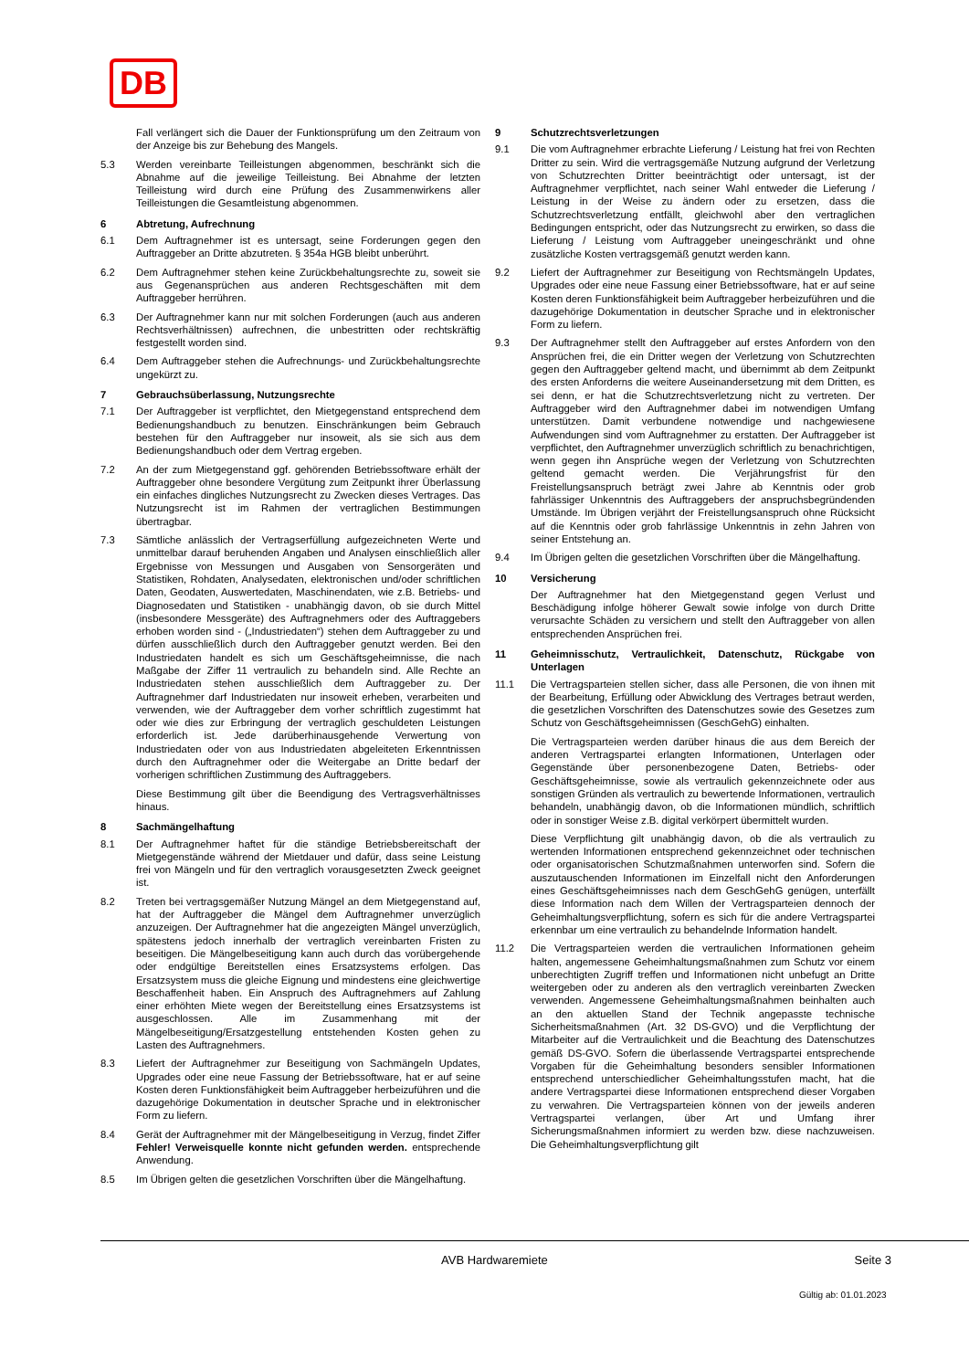DB
Fall verlängert sich die Dauer der Funktionsprüfung um den Zeitraum von der Anzeige bis zur Behebung des Mangels.
5.3 Werden vereinbarte Teilleistungen abgenommen, beschränkt sich die Abnahme auf die jeweilige Teilleistung. Bei Abnahme der letzten Teilleistung wird durch eine Prüfung des Zusammenwirkens aller Teilleistungen die Gesamtleistung abgenommen.
6 Abtretung, Aufrechnung
6.1 Dem Auftragnehmer ist es untersagt, seine Forderungen gegen den Auftraggeber an Dritte abzutreten. § 354a HGB bleibt unberührt.
6.2 Dem Auftragnehmer stehen keine Zurückbehaltungsrechte zu, soweit sie aus Gegenansprüchen aus anderen Rechtsgeschäften mit dem Auftraggeber herrühren.
6.3 Der Auftragnehmer kann nur mit solchen Forderungen (auch aus anderen Rechtsverhältnissen) aufrechnen, die unbestritten oder rechtskräftig festgestellt worden sind.
6.4 Dem Auftraggeber stehen die Aufrechnungs- und Zurückbehaltungsrechte ungekürzt zu.
7 Gebrauchsüberlassung, Nutzungsrechte
7.1 Der Auftraggeber ist verpflichtet, den Mietgegenstand entsprechend dem Bedienungshandbuch zu benutzen. Einschränkungen beim Gebrauch bestehen für den Auftraggeber nur insoweit, als sie sich aus dem Bedienungshandbuch oder dem Vertrag ergeben.
7.2 An der zum Mietgegenstand ggf. gehörenden Betriebssoftware erhält der Auftraggeber ohne besondere Vergütung zum Zeitpunkt ihrer Überlassung ein einfaches dingliches Nutzungsrecht zu Zwecken dieses Vertrages. Das Nutzungsrecht ist im Rahmen der vertraglichen Bestimmungen übertragbar.
7.3 Sämtliche anlässlich der Vertragserfüllung aufgezeichneten Werte und unmittelbar darauf beruhenden Angaben und Analysen einschließlich aller Ergebnisse von Messungen und Ausgaben von Sensorgeräten und Statistiken, Rohdaten, Analysedaten, elektronischen und/oder schriftlichen Daten, Geodaten, Auswertedaten, Maschinendaten, wie z.B. Betriebs- und Diagnosedaten und Statistiken - unabhängig davon, ob sie durch Mittel (insbesondere Messgeräte) des Auftragnehmers oder des Auftraggebers erhoben worden sind - („Industriedaten“) stehen dem Auftraggeber zu und dürfen ausschließlich durch den Auftraggeber genutzt werden. Bei den Industriedaten handelt es sich um Geschäftsgeheimnisse, die nach Maßgabe der Ziffer 11 vertraulich zu behandeln sind. Alle Rechte an Industriedaten stehen ausschließlich dem Auftraggeber zu. Der Auftragnehmer darf Industriedaten nur insoweit erheben, verarbeiten und verwenden, wie der Auftraggeber dem vorher schriftlich zugestimmt hat oder wie dies zur Erbringung der vertraglich geschuldeten Leistungen erforderlich ist. Jede darüberhinausgehende Verwertung von Industriedaten oder von aus Industriedaten abgeleiteten Erkenntnissen durch den Auftragnehmer oder die Weitergabe an Dritte bedarf der vorherigen schriftlichen Zustimmung des Auftraggebers.
Diese Bestimmung gilt über die Beendigung des Vertragsverhältnisses hinaus.
8 Sachmängelhaftung
8.1 Der Auftragnehmer haftet für die ständige Betriebsbereitschaft der Mietgegenstände während der Mietdauer und dafür, dass seine Leistung frei von Mängeln und für den vertraglich vorausgesetzten Zweck geeignet ist.
8.2 Treten bei vertragsgemäßer Nutzung Mängel an dem Mietgegenstand auf, hat der Auftraggeber die Mängel dem Auftragnehmer unverzüglich anzuzeigen. Der Auftragnehmer hat die angezeigten Mängel unverzüglich, spätestens jedoch innerhalb der vertraglich vereinbarten Fristen zu beseitigen. Die Mängelbeseitigung kann auch durch das vorübergehende oder endgültige Bereitstellen eines Ersatzsystems erfolgen. Das Ersatzsystem muss die gleiche Eignung und mindestens eine gleichwertige Beschaffenheit haben. Ein Anspruch des Auftragnehmers auf Zahlung einer erhöhten Miete wegen der Bereitstellung eines Ersatzsystems ist ausgeschlossen. Alle im Zusammenhang mit der Mängelbeseitigung/Ersatzgestellung entstehenden Kosten gehen zu Lasten des Auftragnehmers.
8.3 Liefert der Auftragnehmer zur Beseitigung von Sachmängeln Updates, Upgrades oder eine neue Fassung der Betriebssoftware, hat er auf seine Kosten deren Funktionsfähigkeit beim Auftraggeber herbeizuführen und die dazugehörige Dokumentation in deutscher Sprache und in elektronischer Form zu liefern.
8.4 Gerät der Auftragnehmer mit der Mängelbeseitigung in Verzug, findet Ziffer Fehler! Verweisquelle konnte nicht gefunden werden. entsprechende Anwendung.
8.5 Im Übrigen gelten die gesetzlichen Vorschriften über die Mängelhaftung.
9 Schutzrechtsverletzungen
9.1 Die vom Auftragnehmer erbrachte Lieferung / Leistung hat frei von Rechten Dritter zu sein. Wird die vertragsgemäße Nutzung aufgrund der Verletzung von Schutzrechten Dritter beeinträchtigt oder untersagt, ist der Auftragnehmer verpflichtet, nach seiner Wahl entweder die Lieferung / Leistung in der Weise zu ändern oder zu ersetzen, dass die Schutzrechtsverletzung entfällt, gleichwohl aber den vertraglichen Bedingungen entspricht, oder das Nutzungsrecht zu erwirken, so dass die Lieferung / Leistung vom Auftraggeber uneingeschränkt und ohne zusätzliche Kosten vertragsgemäß genutzt werden kann.
9.2 Liefert der Auftragnehmer zur Beseitigung von Rechtsmängeln Updates, Upgrades oder eine neue Fassung einer Betriebssoftware, hat er auf seine Kosten deren Funktionsfähigkeit beim Auftraggeber herbeizuführen und die dazugehörige Dokumentation in deutscher Sprache und in elektronischer Form zu liefern.
9.3 Der Auftragnehmer stellt den Auftraggeber auf erstes Anfordern von den Ansprüchen frei, die ein Dritter wegen der Verletzung von Schutzrechten gegen den Auftraggeber geltend macht, und übernimmt ab dem Zeitpunkt des ersten Anforderns die weitere Auseinandersetzung mit dem Dritten, es sei denn, er hat die Schutzrechtsverletzung nicht zu vertreten. Der Auftraggeber wird den Auftragnehmer dabei im notwendigen Umfang unterstützen. Damit verbundene notwendige und nachgewiesene Aufwendungen sind vom Auftragnehmer zu erstatten. Der Auftraggeber ist verpflichtet, den Auftragnehmer unverzüglich schriftlich zu benachrichtigen, wenn gegen ihn Ansprüche wegen der Verletzung von Schutzrechten geltend gemacht werden. Die Verjährungsfrist für den Freistellungsanspruch beträgt zwei Jahre ab Kenntnis oder grob fahrlässiger Unkenntnis des Auftraggebers der anspruchsbegründenden Umstände. Im Übrigen verjährt der Freistellungsanspruch ohne Rücksicht auf die Kenntnis oder grob fahrlässige Unkenntnis in zehn Jahren von seiner Entstehung an.
9.4 Im Übrigen gelten die gesetzlichen Vorschriften über die Mängelhaftung.
10 Versicherung
Der Auftragnehmer hat den Mietgegenstand gegen Verlust und Beschädigung infolge höherer Gewalt sowie infolge von durch Dritte verursachte Schäden zu versichern und stellt den Auftraggeber von allen entsprechenden Ansprüchen frei.
11 Geheimnisschutz, Vertraulichkeit, Datenschutz, Rückgabe von Unterlagen
11.1 Die Vertragsparteien stellen sicher, dass alle Personen, die von ihnen mit der Bearbeitung, Erfüllung oder Abwicklung des Vertrages betraut werden, die gesetzlichen Vorschriften des Datenschutzes sowie des Gesetzes zum Schutz von Geschäftsgeheimnissen (GeschGehG) einhalten.
Die Vertragsparteien werden darüber hinaus die aus dem Bereich der anderen Vertragspartei erlangten Informationen, Unterlagen oder Gegenstände über personenbezogene Daten, Betriebs- oder Geschäftsgeheimnisse, sowie als vertraulich gekennzeichnete oder aus sonstigen Gründen als vertraulich zu bewertende Informationen, vertraulich behandeln, unabhängig davon, ob die Informationen mündlich, schriftlich oder in sonstiger Weise z.B. digital verkörpert übermittelt wurden.
Diese Verpflichtung gilt unabhängig davon, ob die als vertraulich zu wertenden Informationen entsprechend gekennzeichnet oder technischen oder organisatorischen Schutzmaßnahmen unterworfen sind. Sofern die auszutauschenden Informationen im Einzelfall nicht den Anforderungen eines Geschäftsgeheimnisses nach dem GeschGehG genügen, unterfällt diese Information nach dem Willen der Vertragsparteien dennoch der Geheimhaltungsverpflichtung, sofern es sich für die andere Vertragspartei erkennbar um eine vertraulich zu behandelnde Information handelt.
11.2 Die Vertragsparteien werden die vertraulichen Informationen geheim halten, angemessene Geheimhaltungsmaßnahmen zum Schutz vor einem unberechtigten Zugriff treffen und Informationen nicht unbefugt an Dritte weitergeben oder zu anderen als den vertraglich vereinbarten Zwecken verwenden. Angemessene Geheimhaltungsmaßnahmen beinhalten auch an den aktuellen Stand der Technik angepasste technische Sicherheitsmaßnahmen (Art. 32 DS-GVO) und die Verpflichtung der Mitarbeiter auf die Vertraulichkeit und die Beachtung des Datenschutzes gemäß DS-GVO. Sofern die überlassende Vertragspartei entsprechende Vorgaben für die Geheimhaltung besonders sensibler Informationen entsprechend unterschiedlicher Geheimhaltungsstufen macht, hat die andere Vertragspartei diese Informationen entsprechend dieser Vorgaben zu verwahren. Die Vertragsparteien können von der jeweils anderen Vertragspartei verlangen, über Art und Umfang ihrer Sicherungsmaßnahmen informiert zu werden bzw. diese nachzuweisen. Die Geheimhaltungsverpflichtung gilt
AVB Hardwaremiete Seite 3
Gültig ab: 01.01.2023